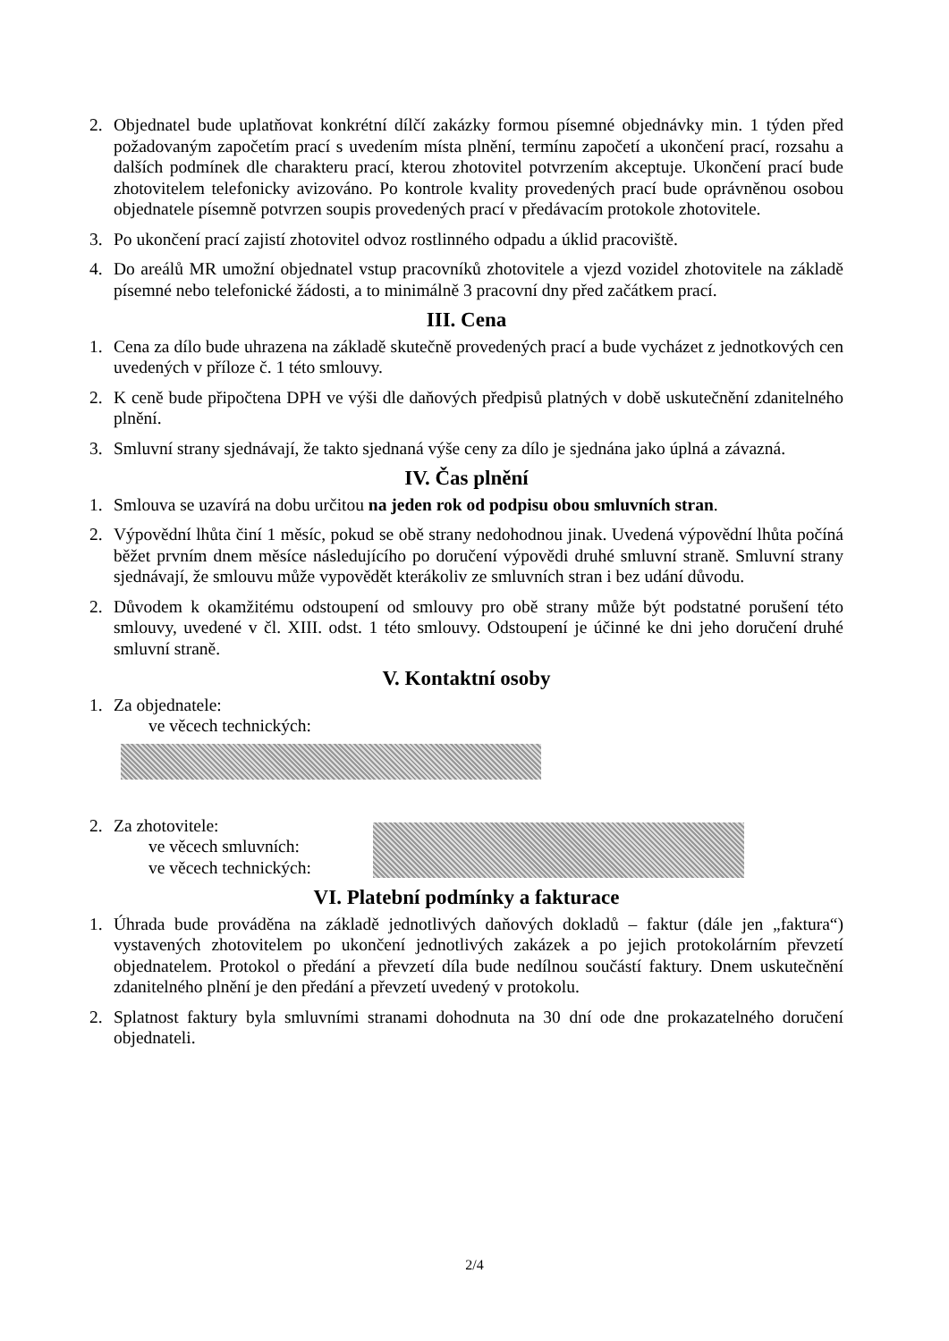2. Objednatel bude uplatňovat konkrétní dílčí zakázky formou písemné objednávky min. 1 týden před požadovaným započetím prací s uvedením místa plnění, termínu započetí a ukončení prací, rozsahu a dalších podmínek dle charakteru prací, kterou zhotovitel potvrzením akceptuje. Ukončení prací bude zhotovitelem telefonicky avizováno. Po kontrole kvality provedených prací bude oprávněnou osobou objednatele písemně potvrzen soupis provedených prací v předávacím protokole zhotovitele.
3. Po ukončení prací zajistí zhotovitel odvoz rostlinného odpadu a úklid pracoviště.
4. Do areálů MR umožní objednatel vstup pracovníků zhotovitele a vjezd vozidel zhotovitele na základě písemné nebo telefonické žádosti, a to minimálně 3 pracovní dny před začátkem prací.
III. Cena
1. Cena za dílo bude uhrazena na základě skutečně provedených prací a bude vycházet z jednotkových cen uvedených v příloze č. 1 této smlouvy.
2. K ceně bude připočtena DPH ve výši dle daňových předpisů platných v době uskutečnění zdanitelného plnění.
3. Smluvní strany sjednávají, že takto sjednaná výše ceny za dílo je sjednána jako úplná a závazná.
IV. Čas plnění
1. Smlouva se uzavírá na dobu určitou na jeden rok od podpisu obou smluvních stran.
2. Výpovědní lhůta činí 1 měsíc, pokud se obě strany nedohodnou jinak. Uvedená výpovědní lhůta počíná běžet prvním dnem měsíce následujícího po doručení výpovědi druhé smluvní straně. Smluvní strany sjednávají, že smlouvu může vypovědět kterákoliv ze smluvních stran i bez udání důvodu.
2. Důvodem k okamžitému odstoupení od smlouvy pro obě strany může být podstatné porušení této smlouvy, uvedené v čl. XIII. odst. 1 této smlouvy. Odstoupení je účinné ke dni jeho doručení druhé smluvní straně.
V. Kontaktní osoby
1. Za objednatele:
ve věcech technických:
2. Za zhotovitele:
ve věcech smluvních:
ve věcech technických:
VI. Platební podmínky a fakturace
1. Úhrada bude prováděna na základě jednotlivých daňových dokladů – faktur (dále jen „faktura“) vystavených zhotovitelem po ukončení jednotlivých zakázek a po jejich protokolárním převzetí objednatelem. Protokol o předání a převzetí díla bude nedílnou součástí faktury. Dnem uskutečnění zdanitelného plnění je den předání a převzetí uvedený v protokolu.
2. Splatnost faktury byla smluvními stranami dohodnuta na 30 dní ode dne prokazatelného doručení objednateli.
2/4